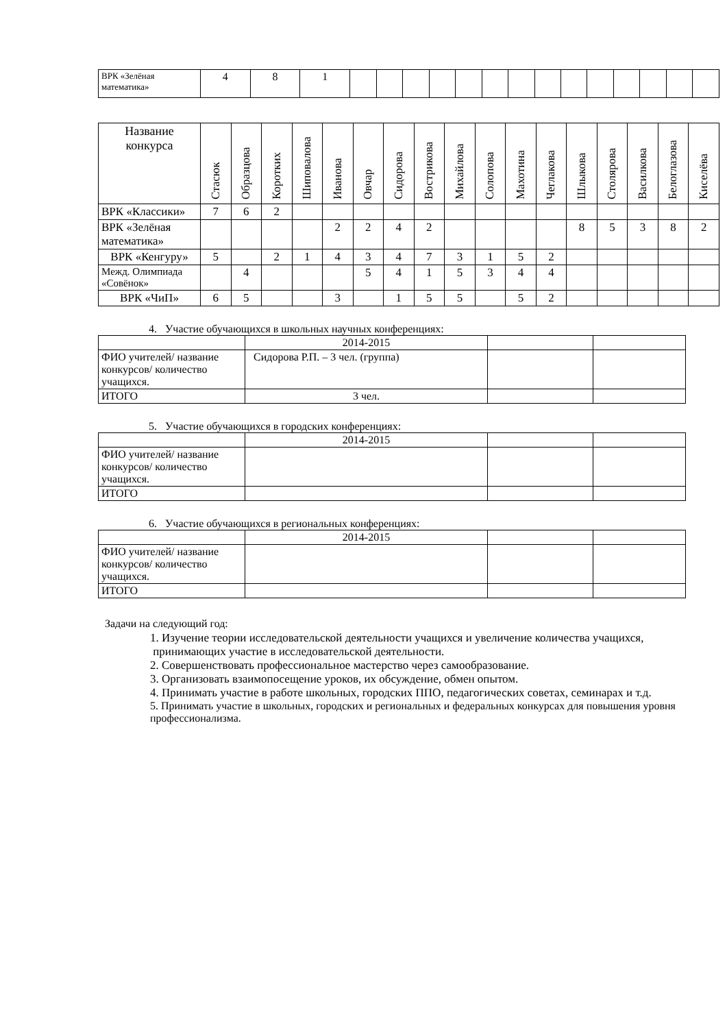| ВРК «Зелёная математика» | 4 | 8 | 1 | | | | | | | | | | | | | | |
| Название конкурса | Стасюк | Образцова | Коротких | Шиповалова | Иванова | Овчар | Сидорова | Вострикова | Михайлова | Солопова | Махотина | Чеглакова | Шлыкова | Столярова | Василкова | Белоглазова | Киселёва |
| --- | --- | --- | --- | --- | --- | --- | --- | --- | --- | --- | --- | --- | --- | --- | --- | --- | --- |
| ВРК «Классики» | 7 | 6 | 2 | | | | | | | | | | | | | | |
| ВРК «Зелёная математика» | | | | | 2 | 2 | 4 | 2 | | | | | 8 | 5 | 3 | 8 | 2 |
| ВРК «Кенгуру» | 5 | | 2 | 1 | 4 | 3 | 4 | 7 | 3 | 1 | 5 | 2 | | | | | |
| Межд. Олимпиада «Совёнок» | | 4 | | | | 5 | 4 | 1 | 5 | 3 | 4 | 4 | | | | | |
| ВРК «ЧиП» | 6 | 5 | | | 3 | | 1 | 5 | 5 | | 5 | 2 | | | | | |
4. Участие обучающихся в школьных научных конференциях:
| | 2014-2015 | | |
| ФИО учителей/ название конкурсов/ количество учащихся. | Сидорова Р.П. – 3 чел. (группа) | | |
| ИТОГО | 3 чел. | | |
5. Участие обучающихся в городских конференциях:
| | 2014-2015 | | |
| ФИО учителей/ название конкурсов/ количество учащихся. | | | |
| ИТОГО | | | |
6. Участие обучающихся в региональных конференциях:
| | 2014-2015 | | |
| ФИО учителей/ название конкурсов/ количество учащихся. | | | |
| ИТОГО | | | |
Задачи на следующий год:
1. Изучение теории исследовательской деятельности учащихся и увеличение количества учащихся, принимающих участие в исследовательской деятельности.
2. Совершенствовать профессиональное мастерство через самообразование.
3. Организовать взаимопосещение уроков, их обсуждение, обмен опытом.
4. Принимать участие в работе школьных, городских ППО, педагогических советах, семинарах и т.д.
5. Принимать участие в школьных, городских и региональных и федеральных конкурсах для повышения уровня профессионализма.